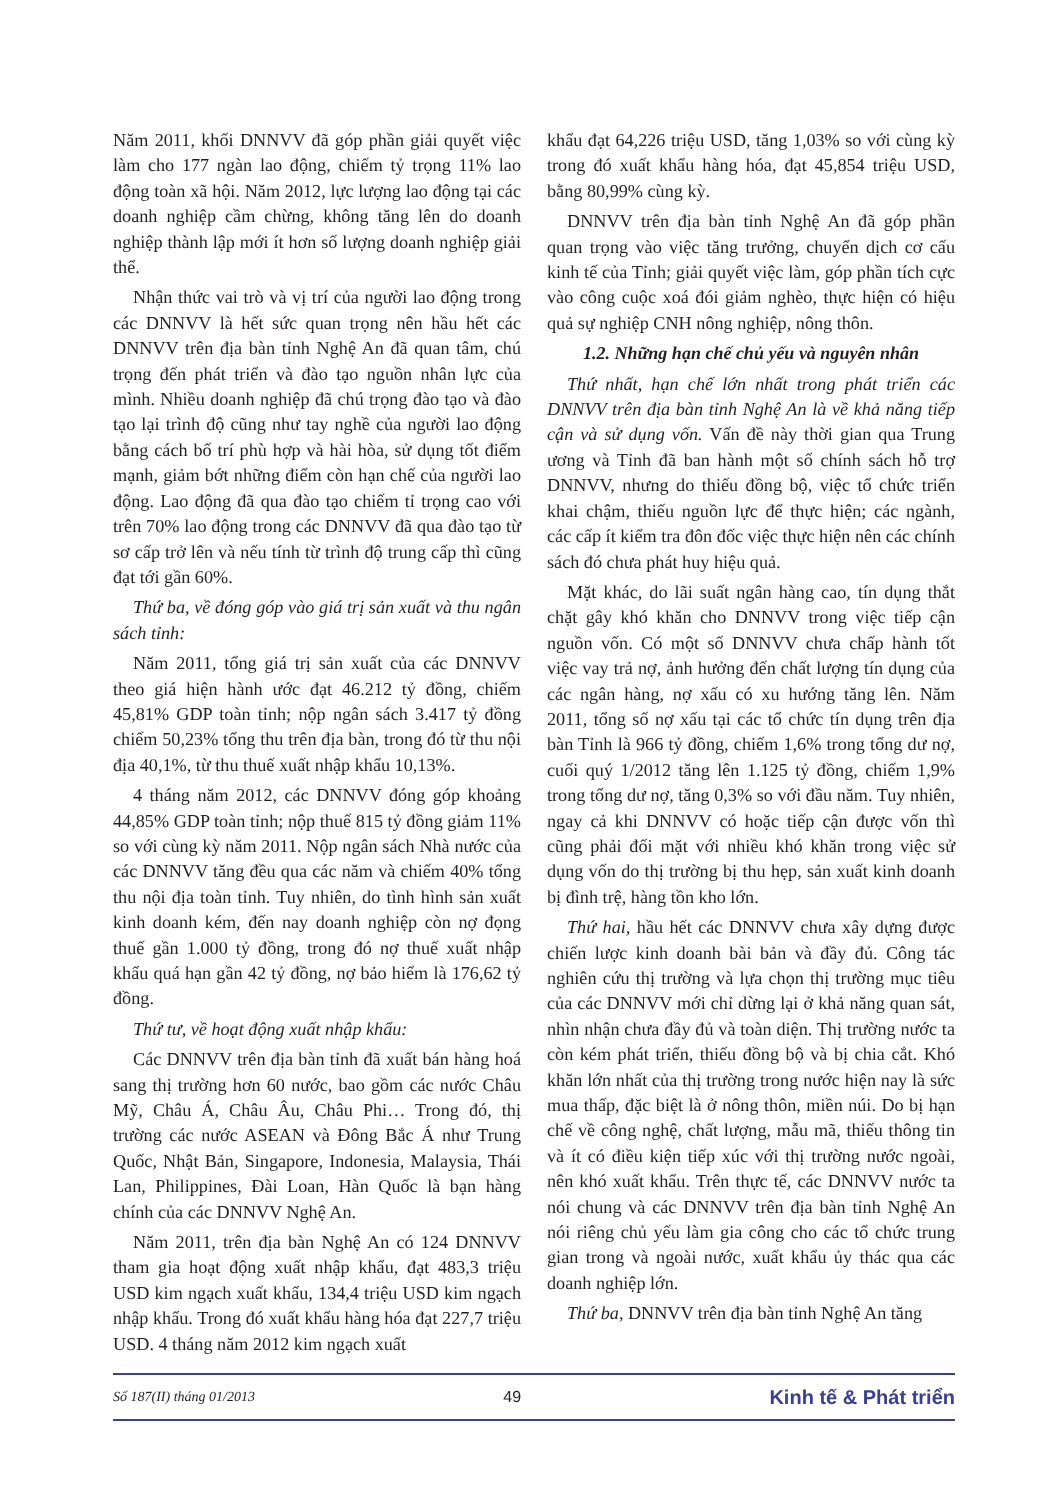Năm 2011, khối DNNVV đã góp phần giải quyết việc làm cho 177 ngàn lao động, chiếm tỷ trọng 11% lao động toàn xã hội. Năm 2012, lực lượng lao động tại các doanh nghiệp cầm chừng, không tăng lên do doanh nghiệp thành lập mới ít hơn số lượng doanh nghiệp giải thể.
Nhận thức vai trò và vị trí của người lao động trong các DNNVV là hết sức quan trọng nên hầu hết các DNNVV trên địa bàn tỉnh Nghệ An đã quan tâm, chú trọng đến phát triển và đào tạo nguồn nhân lực của mình. Nhiều doanh nghiệp đã chú trọng đào tạo và đào tạo lại trình độ cũng như tay nghề của người lao động bằng cách bố trí phù hợp và hài hòa, sử dụng tốt điểm mạnh, giảm bớt những điểm còn hạn chế của người lao động. Lao động đã qua đào tạo chiếm tỉ trọng cao với trên 70% lao động trong các DNNVV đã qua đào tạo từ sơ cấp trở lên và nếu tính từ trình độ trung cấp thì cũng đạt tới gần 60%.
Thứ ba, về đóng góp vào giá trị sản xuất và thu ngân sách tỉnh:
Năm 2011, tổng giá trị sản xuất của các DNNVV theo giá hiện hành ước đạt 46.212 tỷ đồng, chiếm 45,81% GDP toàn tỉnh; nộp ngân sách 3.417 tỷ đồng chiếm 50,23% tổng thu trên địa bàn, trong đó từ thu nội địa 40,1%, từ thu thuế xuất nhập khẩu 10,13%.
4 tháng năm 2012, các DNNVV đóng góp khoảng 44,85% GDP toàn tỉnh; nộp thuế 815 tỷ đồng giảm 11% so với cùng kỳ năm 2011. Nộp ngân sách Nhà nước của các DNNVV tăng đều qua các năm và chiếm 40% tổng thu nội địa toàn tỉnh. Tuy nhiên, do tình hình sản xuất kinh doanh kém, đến nay doanh nghiệp còn nợ đọng thuế gần 1.000 tỷ đồng, trong đó nợ thuế xuất nhập khẩu quá hạn gần 42 tỷ đồng, nợ bảo hiểm là 176,62 tỷ đồng.
Thứ tư, về hoạt động xuất nhập khẩu:
Các DNNVV trên địa bàn tỉnh đã xuất bán hàng hoá sang thị trường hơn 60 nước, bao gồm các nước Châu Mỹ, Châu Á, Châu Âu, Châu Phi… Trong đó, thị trường các nước ASEAN và Đông Bắc Á như Trung Quốc, Nhật Bản, Singapore, Indonesia, Malaysia, Thái Lan, Philippines, Đài Loan, Hàn Quốc là bạn hàng chính của các DNNVV Nghệ An.
Năm 2011, trên địa bàn Nghệ An có 124 DNNVV tham gia hoạt động xuất nhập khẩu, đạt 483,3 triệu USD kim ngạch xuất khẩu, 134,4 triệu USD kim ngạch nhập khẩu. Trong đó xuất khẩu hàng hóa đạt 227,7 triệu USD. 4 tháng năm 2012 kim ngạch xuất
khẩu đạt 64,226 triệu USD, tăng 1,03% so với cùng kỳ trong đó xuất khẩu hàng hóa, đạt 45,854 triệu USD, bằng 80,99% cùng kỳ.
DNNVV trên địa bàn tỉnh Nghệ An đã góp phần quan trọng vào việc tăng trưởng, chuyển dịch cơ cấu kinh tế của Tỉnh; giải quyết việc làm, góp phần tích cực vào công cuộc xoá đói giảm nghèo, thực hiện có hiệu quả sự nghiệp CNH nông nghiệp, nông thôn.
1.2. Những hạn chế chủ yếu và nguyên nhân
Thứ nhất, hạn chế lớn nhất trong phát triển các DNNVV trên địa bàn tỉnh Nghệ An là về khả năng tiếp cận và sử dụng vốn. Vấn đề này thời gian qua Trung ương và Tỉnh đã ban hành một số chính sách hỗ trợ DNNVV, nhưng do thiếu đồng bộ, việc tổ chức triển khai chậm, thiếu nguồn lực để thực hiện; các ngành, các cấp ít kiểm tra đôn đốc việc thực hiện nên các chính sách đó chưa phát huy hiệu quả.
Mặt khác, do lãi suất ngân hàng cao, tín dụng thắt chặt gây khó khăn cho DNNVV trong việc tiếp cận nguồn vốn. Có một số DNNVV chưa chấp hành tốt việc vay trả nợ, ảnh hưởng đến chất lượng tín dụng của các ngân hàng, nợ xấu có xu hướng tăng lên. Năm 2011, tổng số nợ xấu tại các tổ chức tín dụng trên địa bàn Tỉnh là 966 tỷ đồng, chiếm 1,6% trong tổng dư nợ, cuối quý 1/2012 tăng lên 1.125 tỷ đồng, chiếm 1,9% trong tổng dư nợ, tăng 0,3% so với đầu năm. Tuy nhiên, ngay cả khi DNNVV có hoặc tiếp cận được vốn thì cũng phải đối mặt với nhiều khó khăn trong việc sử dụng vốn do thị trường bị thu hẹp, sản xuất kinh doanh bị đình trệ, hàng tồn kho lớn.
Thứ hai, hầu hết các DNNVV chưa xây dựng được chiến lược kinh doanh bài bản và đầy đủ. Công tác nghiên cứu thị trường và lựa chọn thị trường mục tiêu của các DNNVV mới chỉ dừng lại ở khả năng quan sát, nhìn nhận chưa đầy đủ và toàn diện. Thị trường nước ta còn kém phát triển, thiếu đồng bộ và bị chia cắt. Khó khăn lớn nhất của thị trường trong nước hiện nay là sức mua thấp, đặc biệt là ở nông thôn, miền núi. Do bị hạn chế về công nghệ, chất lượng, mẫu mã, thiếu thông tin và ít có điều kiện tiếp xúc với thị trường nước ngoài, nên khó xuất khẩu. Trên thực tế, các DNNVV nước ta nói chung và các DNNVV trên địa bàn tỉnh Nghệ An nói riêng chủ yếu làm gia công cho các tổ chức trung gian trong và ngoài nước, xuất khẩu ủy thác qua các doanh nghiệp lớn.
Thứ ba, DNNVV trên địa bàn tỉnh Nghệ An tăng
Số 187(II) tháng 01/2013 49 Kinh tế & Phát triển